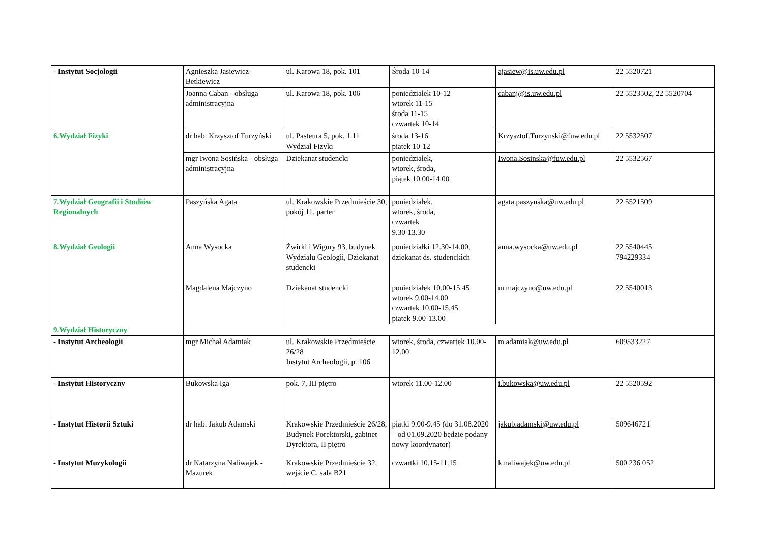| - Instytut Socjologii | Agnieszka Jasiewicz-Betkiewicz | ul. Karowa 18, pok. 101 | Środa 10-14 | ajasiew@is.uw.edu.pl | 22 5520721 |
| | Joanna Caban - obsługa administracyjna | ul. Karowa 18, pok. 106 | poniedziałek 10-12 wtorek 11-15 środa 11-15 czwartek 10-14 | cabanj@is.uw.edu.pl | 22 5523502, 22 5520704 |
| 6.Wydział Fizyki | dr hab. Krzysztof Turzyński | ul. Pasteura 5, pok. 1.11 Wydział Fizyki | środa 13-16 piątek 10-12 | Krzysztof.Turzynski@fuw.edu.pl | 22 5532507 |
| | mgr Iwona Sosińska - obsługa administracyjna | Dziekanat studencki | poniedziałek, wtorek, środa, piątek 10.00-14.00 | Iwona.Sosinska@fuw.edu.pl | 22 5532567 |
| 7.Wydział Geografii i Studiów Regionalnych | Paszyńska Agata | ul. Krakowskie Przedmieście 30, pokój 11, parter | poniedziałek, wtorek, środa, czwartek 9.30-13.30 | agata.paszynska@uw.edu.pl | 22 5521509 |
| 8.Wydział Geologii | Anna Wysocka Magdalena Majczyno | Żwirki i Wigury 93, budynek Wydziału Geologii, Dziekanat studencki Dziekanat studencki | poniedziałki 12.30-14.00, dziekanat ds. studenckich poniedziałek 10.00-15.45 wtorek 9.00-14.00 czwartek 10.00-15.45 piątek 9.00-13.00 | anna.wysocka@uw.edu.pl m.majczyno@uw.edu.pl | 22 5540445 794229334 22 5540013 |
| 9.Wydział Historyczny | | | | | |
| - Instytut Archeologii | mgr Michał Adamiak | ul. Krakowskie Przedmieście 26/28 Instytut Archeologii, p. 106 | wtorek, środa, czwartek 10.00-12.00 | m.adamiak@uw.edu.pl | 609533227 |
| - Instytut Historyczny | Bukowska Iga | pok. 7, III piętro | wtorek 11.00-12.00 | i.bukowska@uw.edu.pl | 22 5520592 |
| - Instytut Historii Sztuki | dr hab. Jakub Adamski | Krakowskie Przedmieście 26/28, Budynek Porektorski, gabinet Dyrektora, II piętro | piątki 9.00-9.45 (do 31.08.2020 – od 01.09.2020 będzie podany nowy koordynator) | jakub.adamski@uw.edu.pl | 509646721 |
| - Instytut Muzykologii | dr Katarzyna Naliwajek - Mazurek | Krakowskie Przedmieście 32, wejście C, sala B21 | czwartki 10.15-11.15 | k.naliwajek@uw.edu.pl | 500 236 052 |